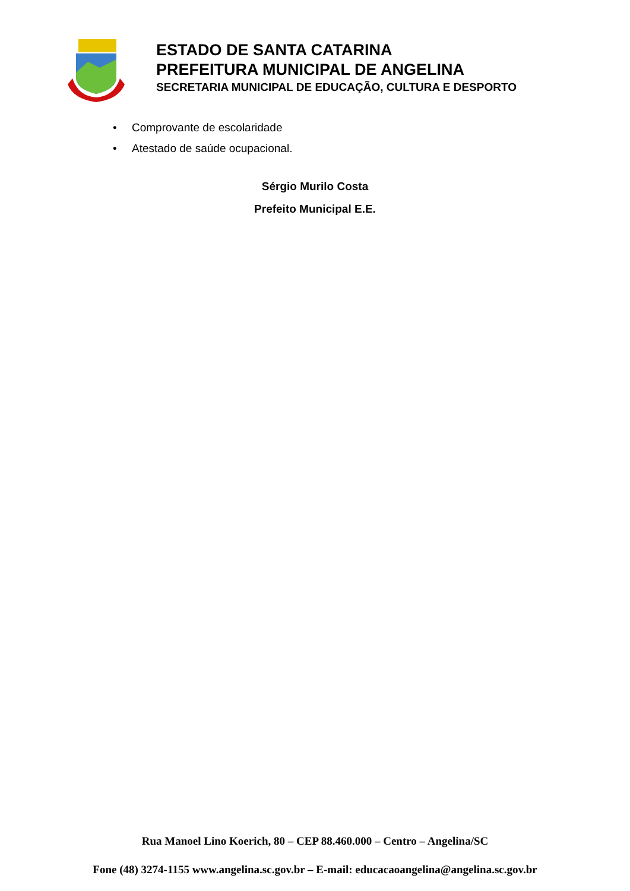ESTADO DE SANTA CATARINA
PREFEITURA MUNICIPAL DE ANGELINA
SECRETARIA MUNICIPAL DE EDUCAÇÃO, CULTURA E DESPORTO
• Comprovante de escolaridade
• Atestado de saúde ocupacional.
Sérgio Murilo Costa
Prefeito Municipal E.E.
Rua Manoel Lino Koerich, 80 – CEP 88.460.000 – Centro – Angelina/SC
Fone (48) 3274-1155 www.angelina.sc.gov.br – E-mail: educacaoangelina@angelina.sc.gov.br